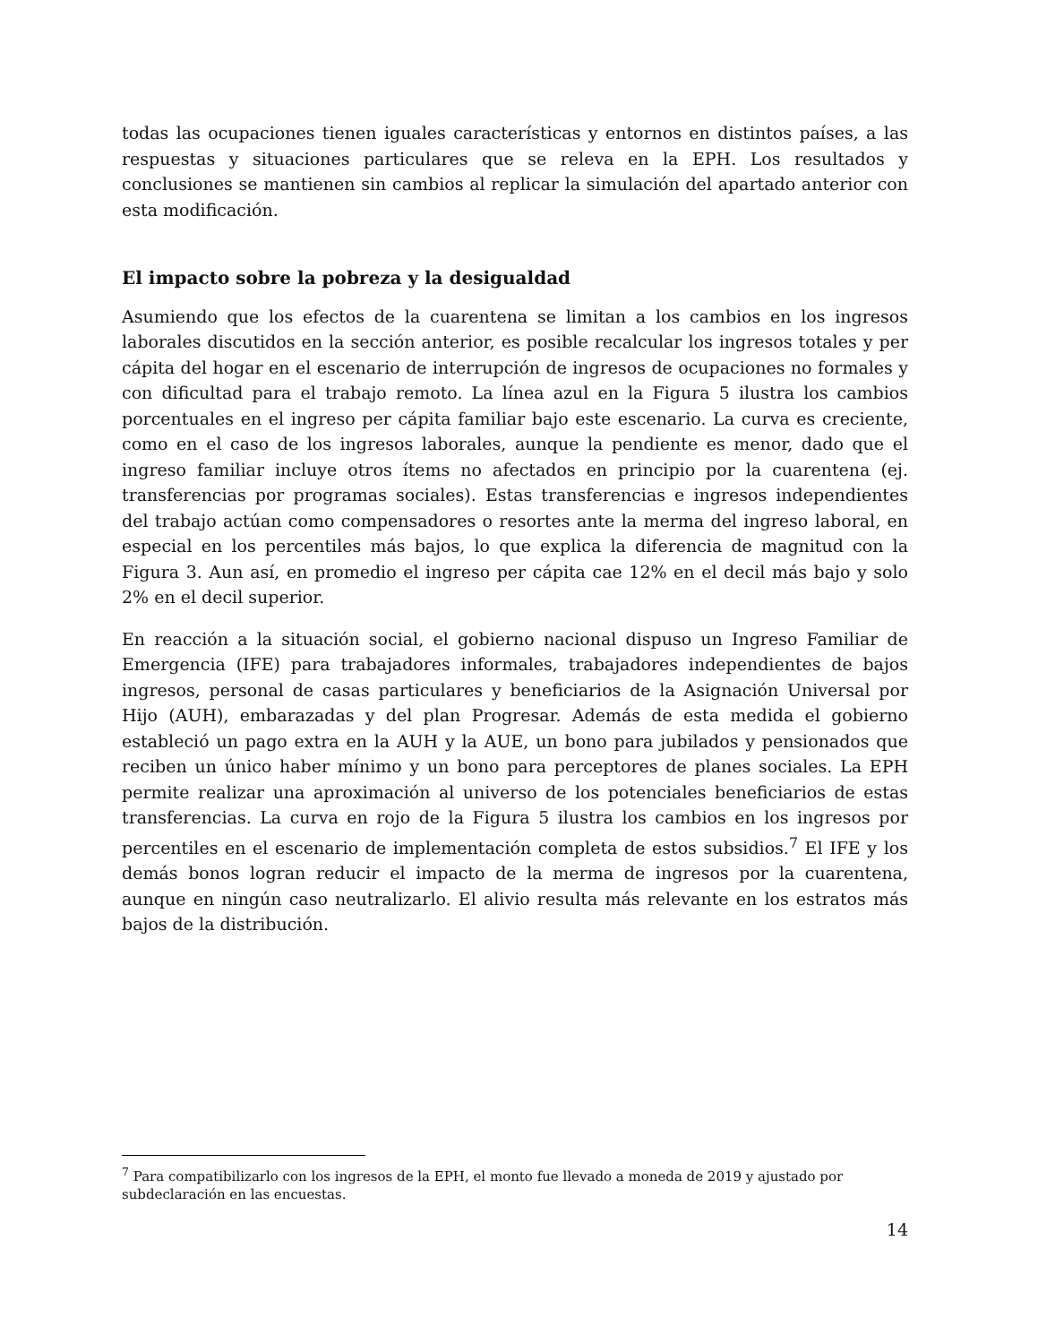todas las ocupaciones tienen iguales características y entornos en distintos países, a las respuestas y situaciones particulares que se releva en la EPH. Los resultados y conclusiones se mantienen sin cambios al replicar la simulación del apartado anterior con esta modificación.
El impacto sobre la pobreza y la desigualdad
Asumiendo que los efectos de la cuarentena se limitan a los cambios en los ingresos laborales discutidos en la sección anterior, es posible recalcular los ingresos totales y per cápita del hogar en el escenario de interrupción de ingresos de ocupaciones no formales y con dificultad para el trabajo remoto. La línea azul en la Figura 5 ilustra los cambios porcentuales en el ingreso per cápita familiar bajo este escenario. La curva es creciente, como en el caso de los ingresos laborales, aunque la pendiente es menor, dado que el ingreso familiar incluye otros ítems no afectados en principio por la cuarentena (ej. transferencias por programas sociales). Estas transferencias e ingresos independientes del trabajo actúan como compensadores o resortes ante la merma del ingreso laboral, en especial en los percentiles más bajos, lo que explica la diferencia de magnitud con la Figura 3. Aun así, en promedio el ingreso per cápita cae 12% en el decil más bajo y solo 2% en el decil superior.
En reacción a la situación social, el gobierno nacional dispuso un Ingreso Familiar de Emergencia (IFE) para trabajadores informales, trabajadores independientes de bajos ingresos, personal de casas particulares y beneficiarios de la Asignación Universal por Hijo (AUH), embarazadas y del plan Progresar. Además de esta medida el gobierno estableció un pago extra en la AUH y la AUE, un bono para jubilados y pensionados que reciben un único haber mínimo y un bono para perceptores de planes sociales. La EPH permite realizar una aproximación al universo de los potenciales beneficiarios de estas transferencias. La curva en rojo de la Figura 5 ilustra los cambios en los ingresos por percentiles en el escenario de implementación completa de estos subsidios.<sup>7</sup> El IFE y los demás bonos logran reducir el impacto de la merma de ingresos por la cuarentena, aunque en ningún caso neutralizarlo. El alivio resulta más relevante en los estratos más bajos de la distribución.
<sup>7</sup> Para compatibilizarlo con los ingresos de la EPH, el monto fue llevado a moneda de 2019 y ajustado por subdeclaración en las encuestas.
14